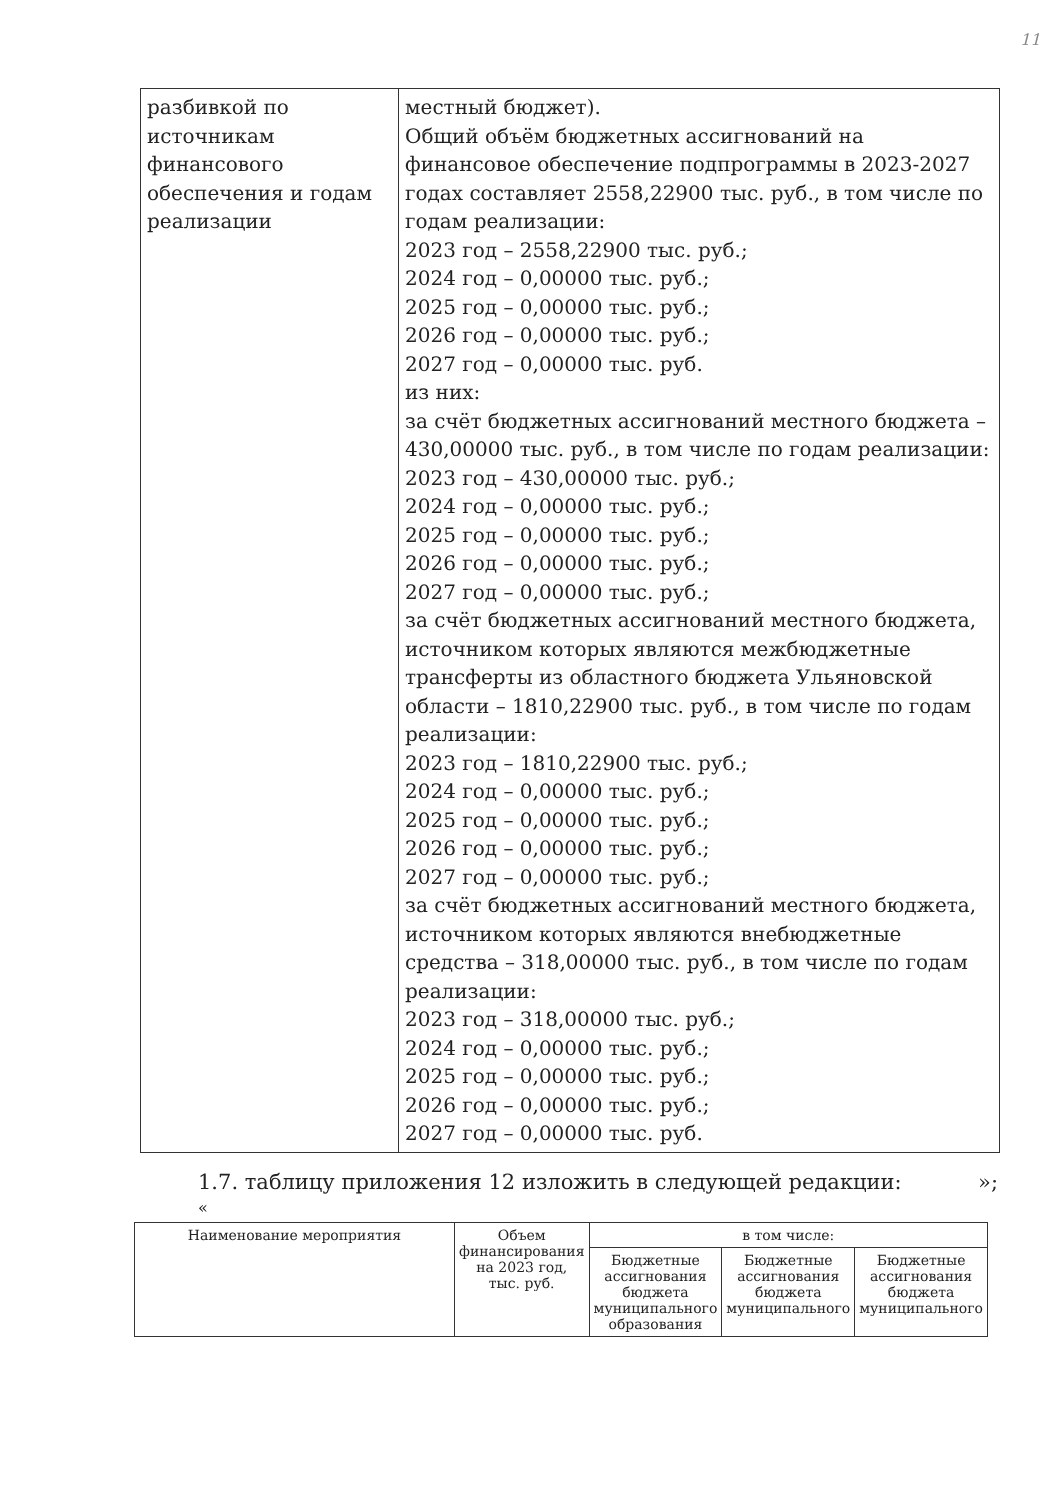11
| разбивкой по источникам финансового обеспечения и годам реализации | местный бюджет). Общий объём бюджетных ассигнований на финансовое обеспечение подпрограммы в 2023-2027 годах составляет 2558,22900 тыс. руб., в том числе по годам реализации: 2023 год – 2558,22900 тыс. руб.; 2024 год – 0,00000 тыс. руб.; 2025 год – 0,00000 тыс. руб.; 2026 год – 0,00000 тыс. руб.; 2027 год – 0,00000 тыс. руб. из них: за счёт бюджетных ассигнований местного бюджета – 430,00000 тыс. руб., в том числе по годам реализации: 2023 год – 430,00000 тыс. руб.; 2024 год – 0,00000 тыс. руб.; 2025 год – 0,00000 тыс. руб.; 2026 год – 0,00000 тыс. руб.; 2027 год – 0,00000 тыс. руб.; за счёт бюджетных ассигнований местного бюджета, источником которых являются межбюджетные трансферты из областного бюджета Ульяновской области – 1810,22900 тыс. руб., в том числе по годам реализации: 2023 год – 1810,22900 тыс. руб.; 2024 год – 0,00000 тыс. руб.; 2025 год – 0,00000 тыс. руб.; 2026 год – 0,00000 тыс. руб.; 2027 год – 0,00000 тыс. руб.; за счёт бюджетных ассигнований местного бюджета, источником которых являются внебюджетные средства – 318,00000 тыс. руб., в том числе по годам реализации: 2023 год – 318,00000 тыс. руб.; 2024 год – 0,00000 тыс. руб.; 2025 год – 0,00000 тыс. руб.; 2026 год – 0,00000 тыс. руб.; 2027 год – 0,00000 тыс. руб. |
1.7. таблицу приложения 12 изложить в следующей редакции: »;
«
| Наименование мероприятия | Объем финансирования на 2023 год, тыс. руб. | в том числе: | | |
| --- | --- | --- | --- | --- |
| | | Бюджетные ассигнования бюджета муниципального образования | Бюджетные ассигнования бюджета муниципального | Бюджетные ассигнования бюджета муниципального |